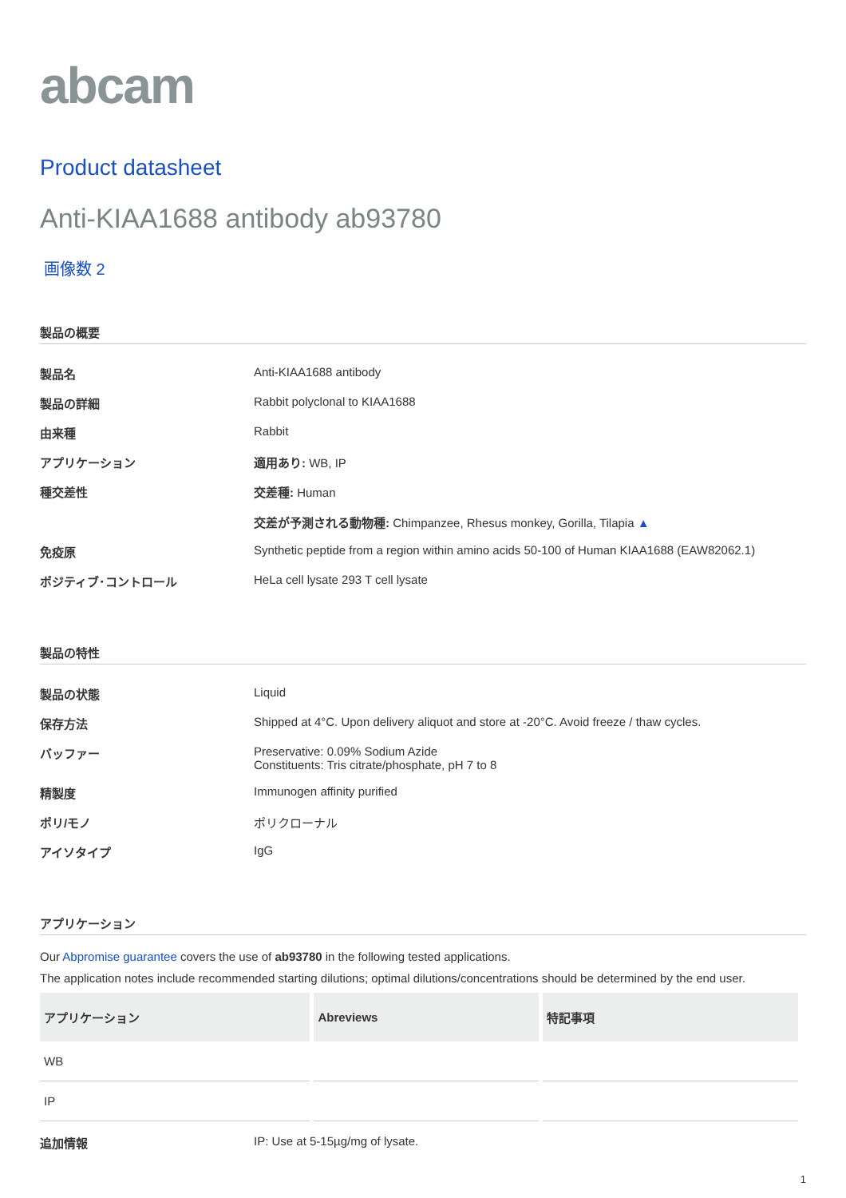abcam
Product datasheet
Anti-KIAA1688 antibody ab93780
画像数 2
製品の概要
| 製品名 | Anti-KIAA1688 antibody |
| 製品の詳細 | Rabbit polyclonal to KIAA1688 |
| 由来種 | Rabbit |
| アプリケーション | 適用あり: WB, IP |
| 種交差性 | 交差種: Human 交差が予測される動物種: Chimpanzee, Rhesus monkey, Gorilla, Tilapia ▲ |
| 免疫原 | Synthetic peptide from a region within amino acids 50-100 of Human KIAA1688 (EAW82062.1) |
| ポジティブ･コントロール | HeLa cell lysate 293 T cell lysate |
製品の特性
| 製品の状態 | Liquid |
| 保存方法 | Shipped at 4°C. Upon delivery aliquot and store at -20°C. Avoid freeze / thaw cycles. |
| バッファー | Preservative: 0.09% Sodium Azide Constituents: Tris citrate/phosphate, pH 7 to 8 |
| 精製度 | Immunogen affinity purified |
| ポリ/モノ | ポリクローナル |
| アイソタイプ | IgG |
アプリケーション
Our Abpromise guarantee covers the use of ab93780 in the following tested applications.
The application notes include recommended starting dilutions; optimal dilutions/concentrations should be determined by the end user.
| アプリケーション | Abreviews | 特記事項 |
| --- | --- | --- |
| WB | | |
| IP | | |
| 追加情報 | IP: Use at 5-15µg/mg of lysate. |
1